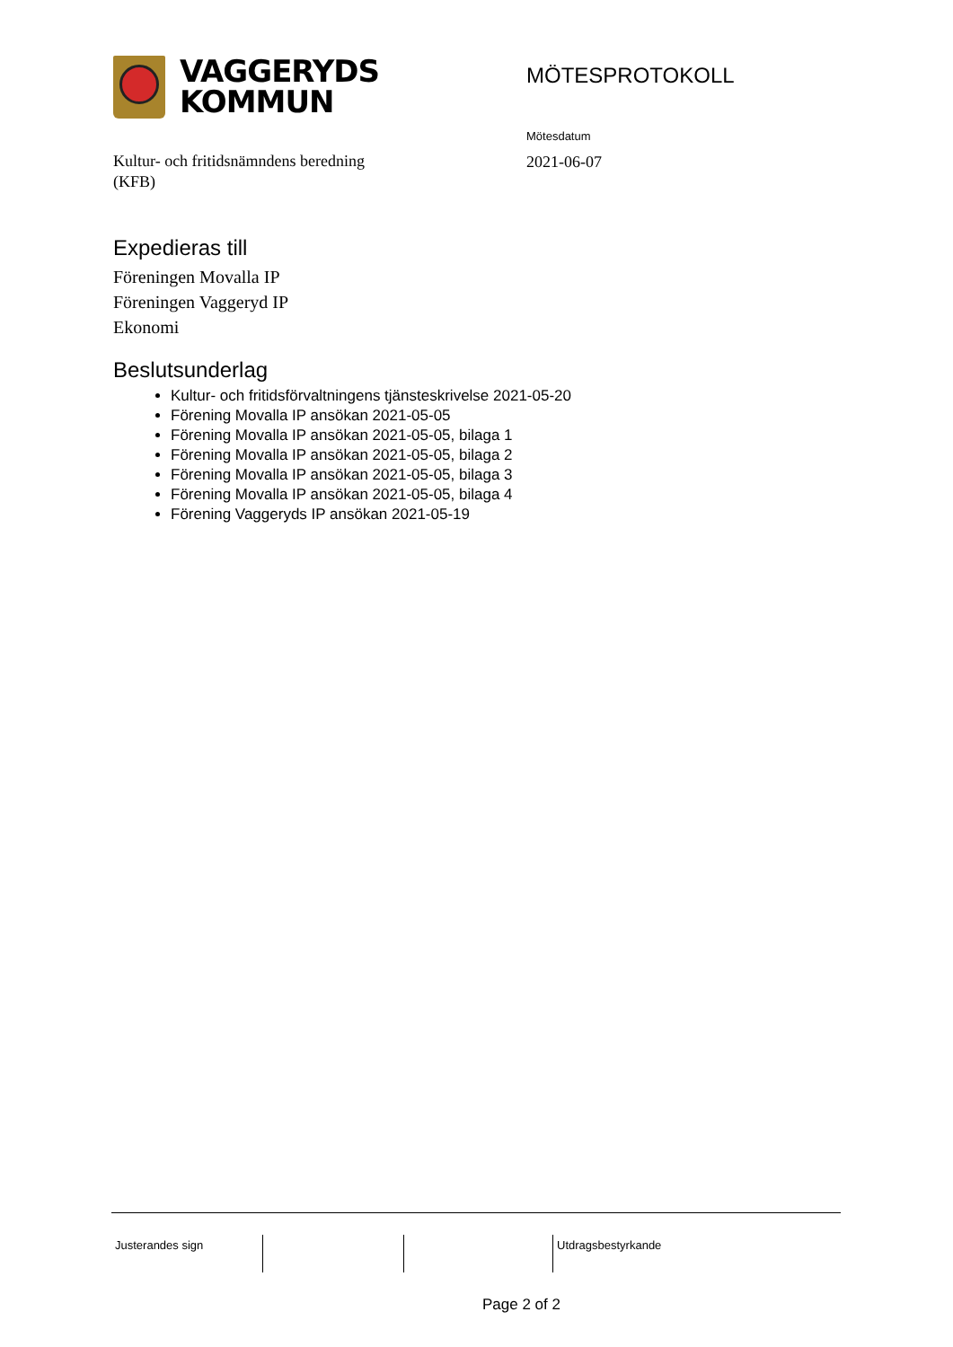VAGGERYDS
KOMMUN
MÖTESPROTOKOLL
Mötesdatum
2021-06-07
Kultur- och fritidsnämndens beredning
(KFB)
Expedieras till
Föreningen Movalla IP
Föreningen Vaggeryd IP
Ekonomi
Beslutsunderlag
Kultur- och fritidsförvaltningens tjänsteskrivelse 2021-05-20
Förening Movalla IP ansökan 2021-05-05
Förening Movalla IP ansökan 2021-05-05, bilaga 1
Förening Movalla IP ansökan 2021-05-05, bilaga 2
Förening Movalla IP ansökan 2021-05-05, bilaga 3
Förening Movalla IP ansökan 2021-05-05, bilaga 4
Förening Vaggeryds IP ansökan 2021-05-19
Justerandes sign Utdragsbestyrkande
Page 2 of 2